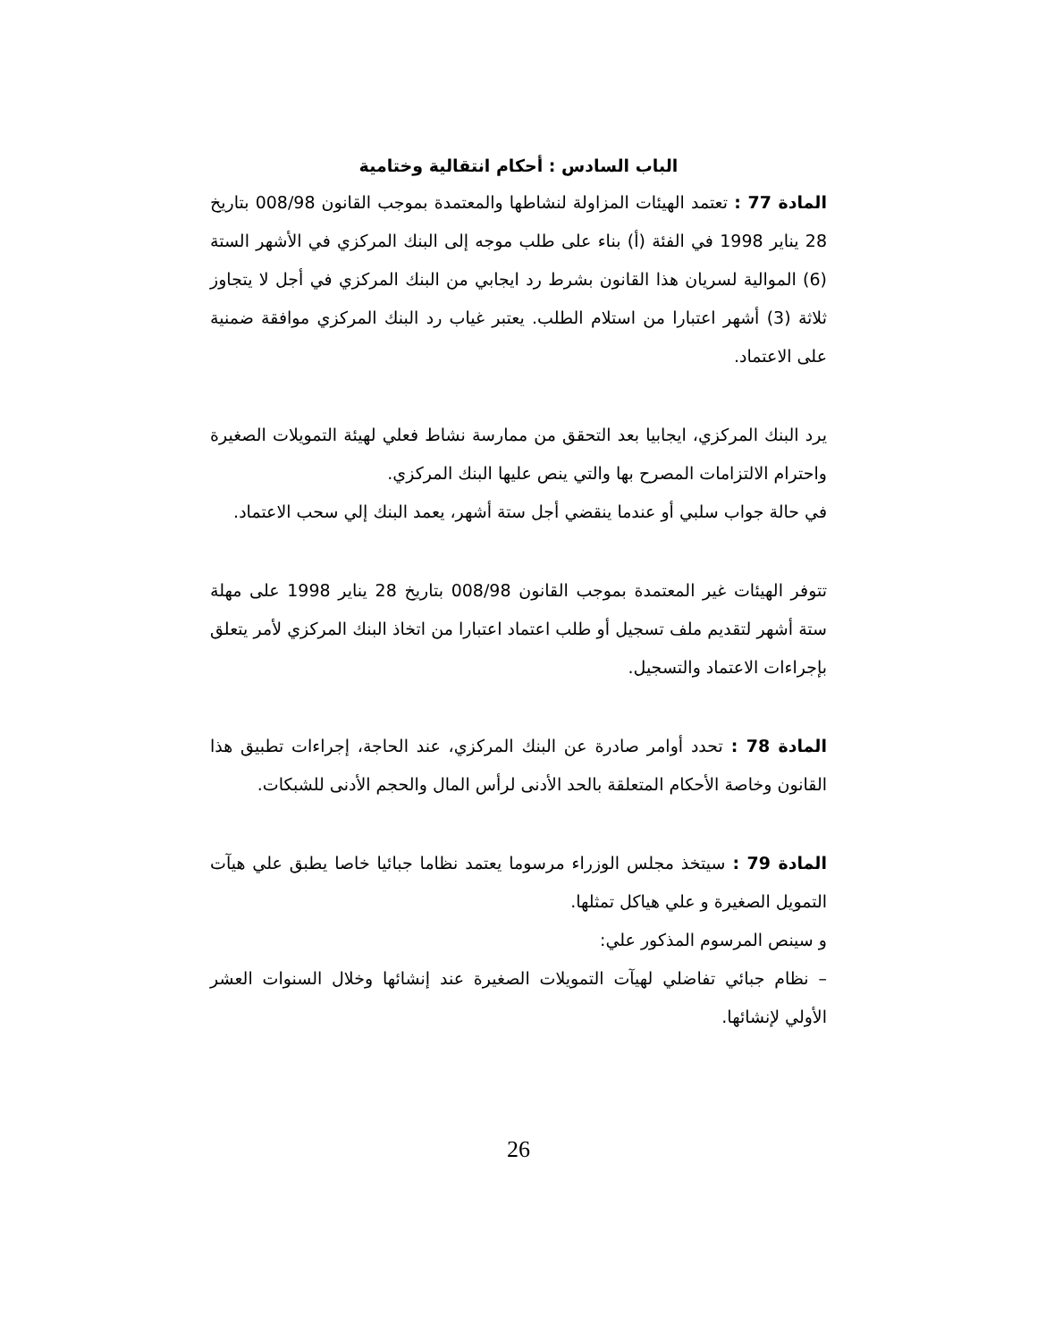الباب السادس : أحكام انتقالية وختامية
المادة 77 : تعتمد الهيئات المزاولة لنشاطها والمعتمدة بموجب القانون 008/98 بتاريخ 28 يناير 1998 في الفئة (أ) بناء على طلب موجه إلى البنك المركزي في الأشهر الستة (6) الموالية لسريان هذا القانون بشرط رد ايجابي من البنك المركزي في أجل لا يتجاوز ثلاثة (3) أشهر اعتبارا من استلام الطلب. يعتبر غياب رد البنك المركزي موافقة ضمنية على الاعتماد.
يرد البنك المركزي، ايجابيا بعد التحقق من ممارسة نشاط فعلي لهيئة التمويلات الصغيرة واحترام الالتزامات المصرح بها والتي ينص عليها البنك المركزي.
في حالة جواب سلبي أو عندما ينقضي أجل ستة أشهر، يعمد البنك إلي سحب الاعتماد.
تتوفر الهيئات غير المعتمدة بموجب القانون 008/98 بتاريخ 28 يناير 1998 على مهلة ستة أشهر لتقديم ملف تسجيل أو طلب اعتماد اعتبارا من اتخاذ البنك المركزي لأمر يتعلق بإجراءات الاعتماد والتسجيل.
المادة 78 : تحدد أوامر صادرة عن البنك المركزي، عند الحاجة، إجراءات تطبيق هذا القانون وخاصة الأحكام المتعلقة بالحد الأدنى لرأس المال والحجم الأدنى للشبكات.
المادة 79 : سيتخذ مجلس الوزراء مرسوما يعتمد نظاما جبائيا خاصا يطبق علي هيآت التمويل الصغيرة و علي هياكل تمثلها.
و سينص المرسوم المذكور علي:
– نظام جبائي تفاضلي لهيآت التمويلات الصغيرة عند إنشائها وخلال السنوات العشر الأولي لإنشائها.
26